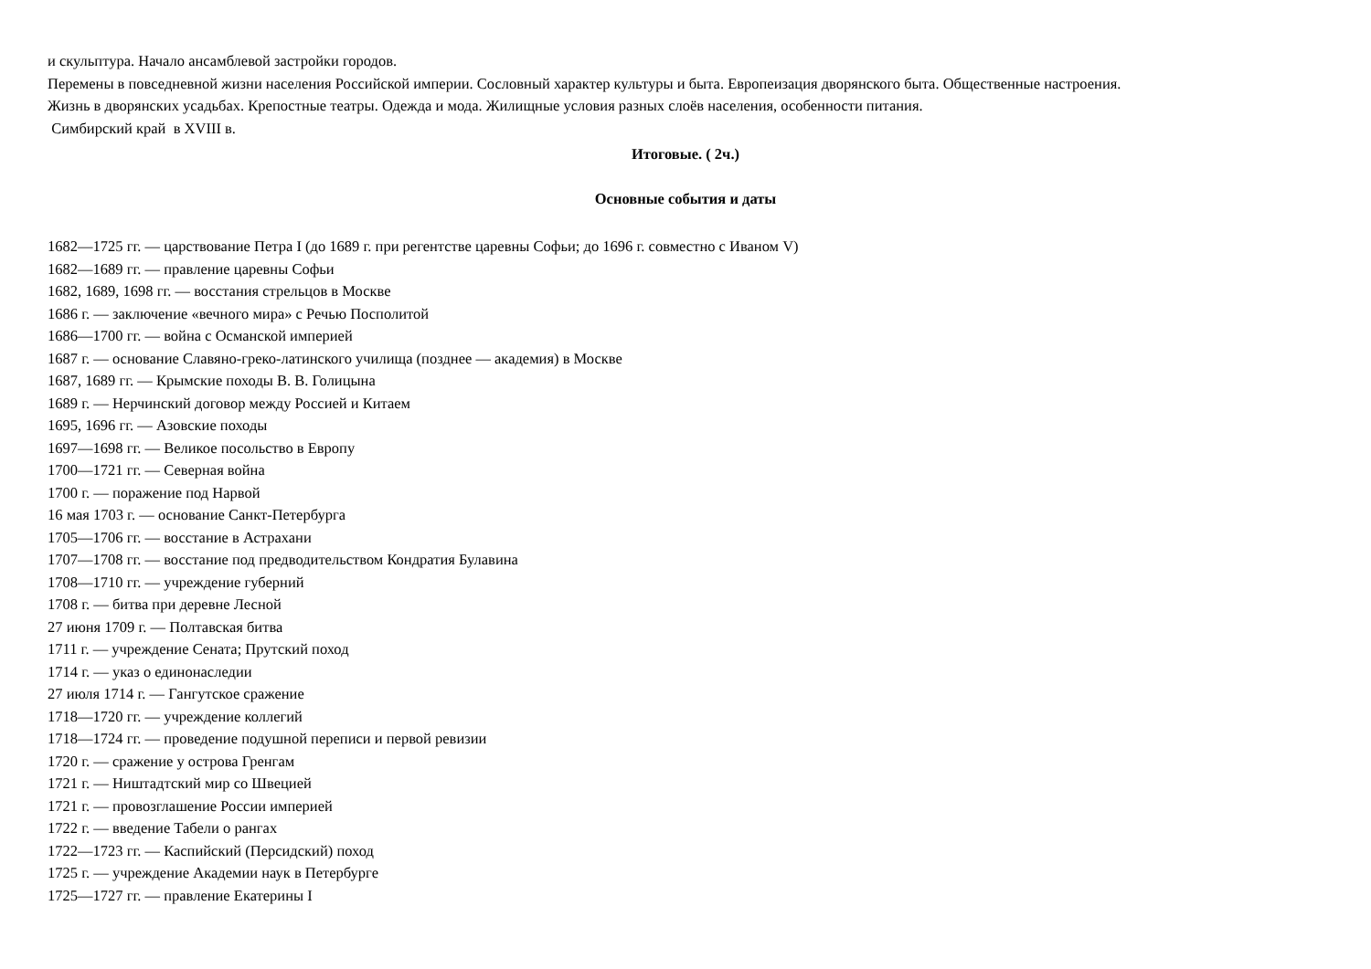и скульптура. Начало ансамблевой застройки городов.
Перемены в повседневной жизни населения Российской империи. Сословный характер культуры и быта. Европеизация дворянского быта. Общественные настроения.
Жизнь в дворянских усадьбах. Крепостные театры. Одежда и мода. Жилищные условия разных слоёв населения, особенности питания.
Симбирский край в XVIII в.
Итоговые. ( 2ч.)
Основные события и даты
1682—1725 гг. — царствование Петра I (до 1689 г. при регентстве царевны Софьи; до 1696 г. совместно с Иваном V)
1682—1689 гг. — правление царевны Софьи
1682, 1689, 1698 гг. — восстания стрельцов в Москве
1686 г. — заключение «вечного мира» с Речью Посполитой
1686—1700 гг. — война с Османской империей
1687 г. — основание Славяно-греко-латинского училища (позднее — академия) в Москве
1687, 1689 гг. — Крымские походы В. В. Голицына
1689 г. — Нерчинский договор между Россией и Китаем
1695, 1696 гг. — Азовские походы
1697—1698 гг. — Великое посольство в Европу
1700—1721 гг. — Северная война
1700 г. — поражение под Нарвой
16 мая 1703 г. — основание Санкт-Петербурга
1705—1706 гг. — восстание в Астрахани
1707—1708 гг. — восстание под предводительством Кондратия Булавина
1708—1710 гг. — учреждение губерний
1708 г. — битва при деревне Лесной
27 июня 1709 г. — Полтавская битва
1711 г. — учреждение Сената; Прутский поход
1714 г. — указ о единонаследии
27 июля 1714 г. — Гангутское сражение
1718—1720 гг. — учреждение коллегий
1718—1724 гг. — проведение подушной переписи и первой ревизии
1720 г. — сражение у острова Гренгам
1721 г. — Ништадтский мир со Швецией
1721 г. — провозглашение России империей
1722 г. — введение Табели о рангах
1722—1723 гг. — Каспийский (Персидский) поход
1725 г. — учреждение Академии наук в Петербурге
1725—1727 гг. — правление Екатерины I